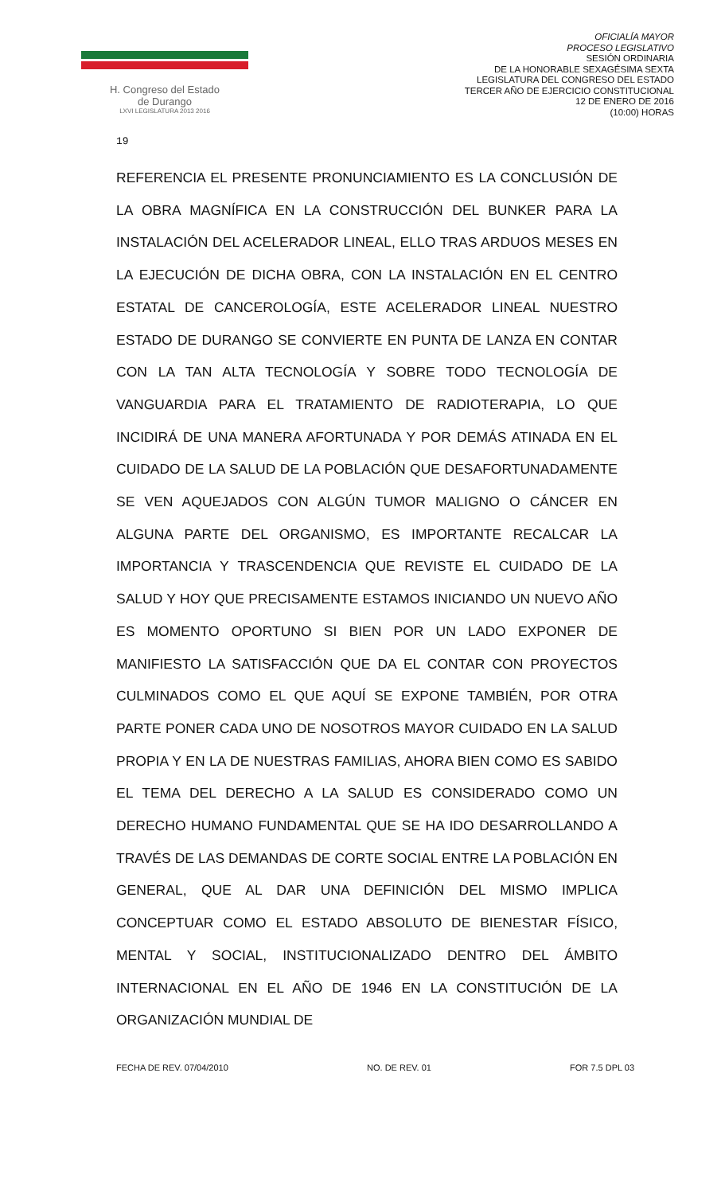H. Congreso del Estado
de Durango
LXVI LEGISLATURA 2013 2016
OFICIALÍA MAYOR
PROCESO LEGISLATIVO
SESIÓN ORDINARIA
DE LA HONORABLE SEXAGÉSIMA SEXTA
LEGISLATURA DEL CONGRESO DEL ESTADO
TERCER AÑO DE EJERCICIO CONSTITUCIONAL
12 DE ENERO DE 2016
(10:00) HORAS
19
REFERENCIA EL PRESENTE PRONUNCIAMIENTO ES LA CONCLUSIÓN DE LA OBRA MAGNÍFICA EN LA CONSTRUCCIÓN DEL BUNKER PARA LA INSTALACIÓN DEL ACELERADOR LINEAL, ELLO TRAS ARDUOS MESES EN LA EJECUCIÓN DE DICHA OBRA, CON LA INSTALACIÓN EN EL CENTRO ESTATAL DE CANCEROLOGÍA, ESTE ACELERADOR LINEAL NUESTRO ESTADO DE DURANGO SE CONVIERTE EN PUNTA DE LANZA EN CONTAR CON LA TAN ALTA TECNOLOGÍA Y SOBRE TODO TECNOLOGÍA DE VANGUARDIA PARA EL TRATAMIENTO DE RADIOTERAPIA, LO QUE INCIDIRÁ DE UNA MANERA AFORTUNADA Y POR DEMÁS ATINADA EN EL CUIDADO DE LA SALUD DE LA POBLACIÓN QUE DESAFORTUNADAMENTE SE VEN AQUEJADOS CON ALGÚN TUMOR MALIGNO O CÁNCER EN ALGUNA PARTE DEL ORGANISMO, ES IMPORTANTE RECALCAR LA IMPORTANCIA Y TRASCENDENCIA QUE REVISTE EL CUIDADO DE LA SALUD Y HOY QUE PRECISAMENTE ESTAMOS INICIANDO UN NUEVO AÑO ES MOMENTO OPORTUNO SI BIEN POR UN LADO EXPONER DE MANIFIESTO LA SATISFACCIÓN QUE DA EL CONTAR CON PROYECTOS CULMINADOS COMO EL QUE AQUÍ SE EXPONE TAMBIÉN, POR OTRA PARTE PONER CADA UNO DE NOSOTROS MAYOR CUIDADO EN LA SALUD PROPIA Y EN LA DE NUESTRAS FAMILIAS, AHORA BIEN COMO ES SABIDO EL TEMA DEL DERECHO A LA SALUD ES CONSIDERADO COMO UN DERECHO HUMANO FUNDAMENTAL QUE SE HA IDO DESARROLLANDO A TRAVÉS DE LAS DEMANDAS DE CORTE SOCIAL ENTRE LA POBLACIÓN EN GENERAL, QUE AL DAR UNA DEFINICIÓN DEL MISMO IMPLICA CONCEPTUAR COMO EL ESTADO ABSOLUTO DE BIENESTAR FÍSICO, MENTAL Y SOCIAL, INSTITUCIONALIZADO DENTRO DEL ÁMBITO INTERNACIONAL EN EL AÑO DE 1946 EN LA CONSTITUCIÓN DE LA ORGANIZACIÓN MUNDIAL DE
FECHA DE REV. 07/04/2010 NO. DE REV. 01 FOR 7.5 DPL 03